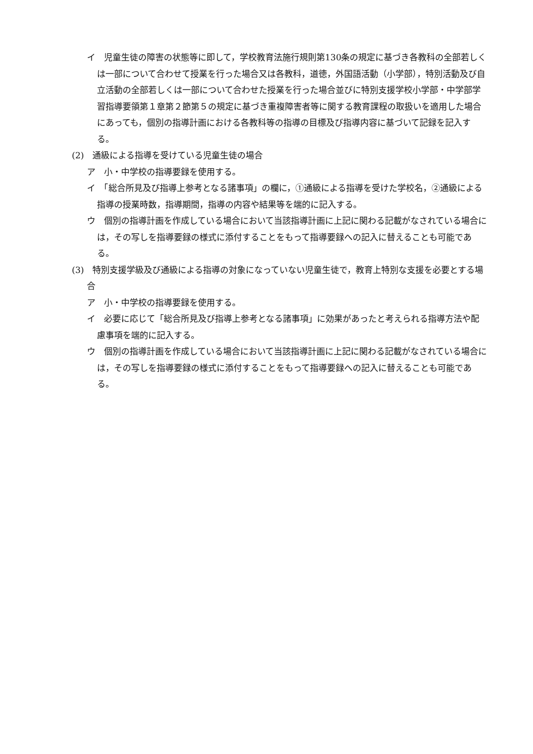イ　児童生徒の障害の状態等に即して，学校教育法施行規則第130条の規定に基づき各教科の全部若しくは一部について合わせて授業を行った場合又は各教科，道徳，外国語活動（小学部），特別活動及び自立活動の全部若しくは一部について合わせた授業を行った場合並びに特別支援学校小学部・中学部学習指導要領第１章第２節第５の規定に基づき重複障害者等に関する教育課程の取扱いを適用した場合にあっても，個別の指導計画における各教科等の指導の目標及び指導内容に基づいて記録を記入する。
(2)　通級による指導を受けている児童生徒の場合
ア　小・中学校の指導要録を使用する。
イ　「総合所見及び指導上参考となる諸事項」の欄に，①通級による指導を受けた学校名，②通級による指導の授業時数，指導期間，指導の内容や結果等を端的に記入する。
ウ　個別の指導計画を作成している場合において当該指導計画に上記に関わる記載がなされている場合には，その写しを指導要録の様式に添付することをもって指導要録への記入に替えることも可能である。
(3)　特別支援学級及び通級による指導の対象になっていない児童生徒で，教育上特別な支援を必要とする場合
ア　小・中学校の指導要録を使用する。
イ　必要に応じて「総合所見及び指導上参考となる諸事項」に効果があったと考えられる指導方法や配慮事項を端的に記入する。
ウ　個別の指導計画を作成している場合において当該指導計画に上記に関わる記載がなされている場合には，その写しを指導要録の様式に添付することをもって指導要録への記入に替えることも可能である。